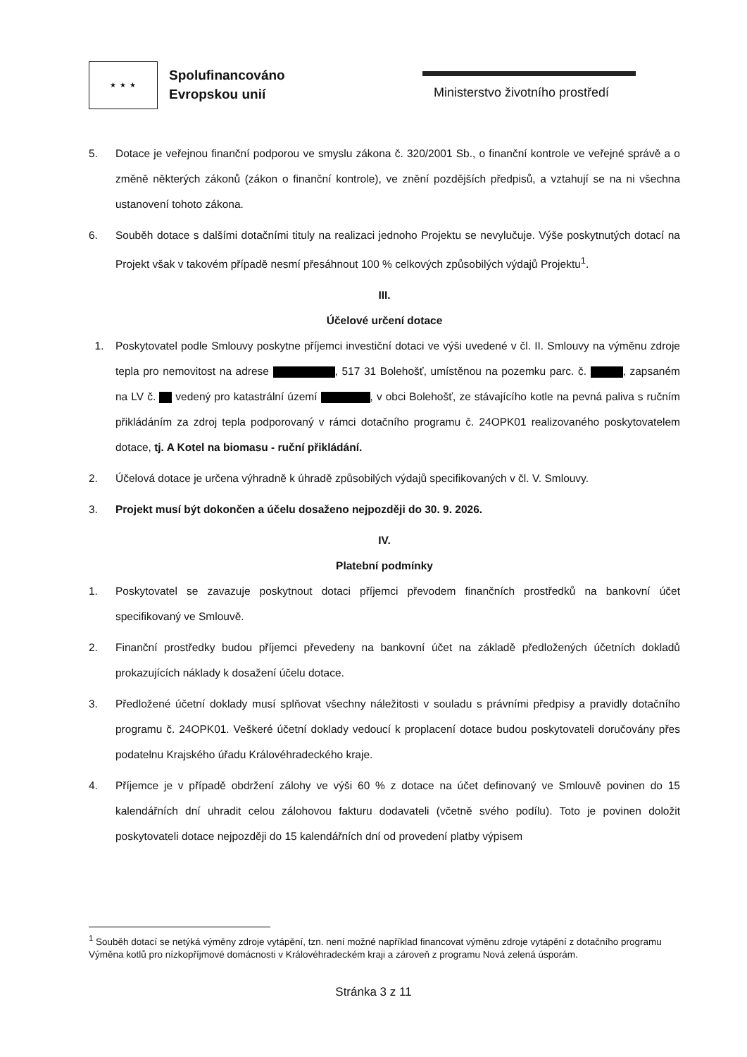★ ★ ★
Spolufinancováno
Evropskou unií
Ministerstvo životního prostředí
5. Dotace je veřejnou finanční podporou ve smyslu zákona č. 320/2001 Sb., o finanční kontrole ve veřejné správě a o změně některých zákonů (zákon o finanční kontrole), ve znění pozdějších předpisů, a vztahují se na ni všechna ustanovení tohoto zákona.
6. Souběh dotace s dalšími dotačními tituly na realizaci jednoho Projektu se nevylučuje. Výše poskytnutých dotací na Projekt však v takovém případě nesmí přesáhnout 100 % celkových způsobilých výdajů Projektu<sup>1</sup>.
III.
Účelové určení dotace
1. Poskytovatel podle Smlouvy poskytne příjemci investiční dotaci ve výši uvedené v čl. II. Smlouvy na výměnu zdroje tepla pro nemovitost na adrese , 517 31 Bolehošť, umístěnou na pozemku parc. č. , zapsaném na LV č. vedený pro katastrální území , v obci Bolehošť, ze stávajícího kotle na pevná paliva s ručním přikládáním za zdroj tepla podporovaný v rámci dotačního programu č. 24OPK01 realizovaného poskytovatelem dotace, tj. A Kotel na biomasu - ruční přikládání.
2. Účelová dotace je určena výhradně k úhradě způsobilých výdajů specifikovaných v čl. V. Smlouvy.
3. Projekt musí být dokončen a účelu dosaženo nejpozději do 30. 9. 2026.
IV.
Platební podmínky
1. Poskytovatel se zavazuje poskytnout dotaci příjemci převodem finančních prostředků na bankovní účet specifikovaný ve Smlouvě.
2. Finanční prostředky budou příjemci převedeny na bankovní účet na základě předložených účetních dokladů prokazujících náklady k dosažení účelu dotace.
3. Předložené účetní doklady musí splňovat všechny náležitosti v souladu s právními předpisy a pravidly dotačního programu č. 24OPK01. Veškeré účetní doklady vedoucí k proplacení dotace budou poskytovateli doručovány přes podatelnu Krajského úřadu Královéhradeckého kraje.
4. Příjemce je v případě obdržení zálohy ve výši 60 % z dotace na účet definovaný ve Smlouvě povinen do 15 kalendářních dní uhradit celou zálohovou fakturu dodavateli (včetně svého podílu). Toto je povinen doložit poskytovateli dotace nejpozději do 15 kalendářních dní od provedení platby výpisem
<sup>1</sup> Souběh dotací se netýká výměny zdroje vytápění, tzn. není možné například financovat výměnu zdroje vytápění z dotačního programu Výměna kotlů pro nízkopříjmové domácnosti v Královéhradeckém kraji a zároveň z programu Nová zelená úsporám.
Stránka 3 z 11